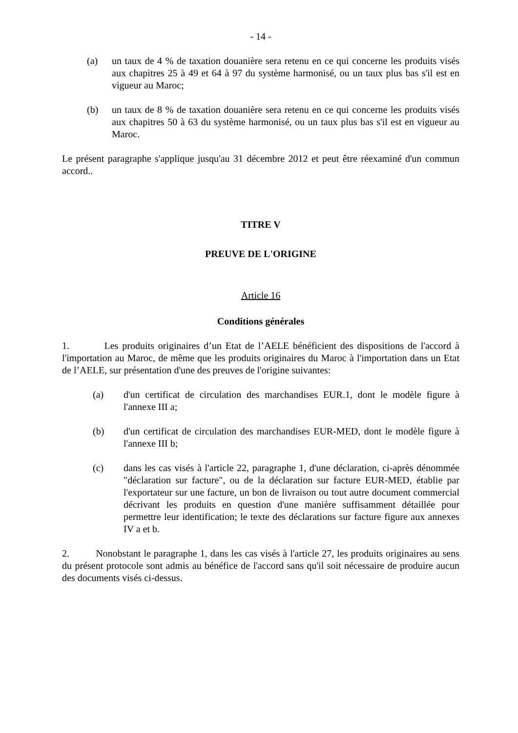- 14 -
(a) un taux de 4 % de taxation douanière sera retenu en ce qui concerne les produits visés aux chapitres 25 à 49 et 64 à 97 du système harmonisé, ou un taux plus bas s'il est en vigueur au Maroc;
(b) un taux de 8 % de taxation douanière sera retenu en ce qui concerne les produits visés aux chapitres 50 à 63 du système harmonisé, ou un taux plus bas s'il est en vigueur au Maroc.
Le présent paragraphe s'applique jusqu'au 31 décembre 2012 et peut être réexaminé d'un commun accord..
TITRE V
PREUVE DE L'ORIGINE
Article 16
Conditions générales
1. Les produits originaires d’un Etat de l’AELE bénéficient des dispositions de l'accord à l'importation au Maroc, de même que les produits originaires du Maroc à l'importation dans un Etat de l’AELE, sur présentation d'une des preuves de l'origine suivantes:
(a) d'un certificat de circulation des marchandises EUR.1, dont le modèle figure à l'annexe III a;
(b) d'un certificat de circulation des marchandises EUR-MED, dont le modèle figure à l'annexe III b;
(c) dans les cas visés à l'article 22, paragraphe 1, d'une déclaration, ci-après dénommée "déclaration sur facture", ou de la déclaration sur facture EUR-MED, établie par l'exportateur sur une facture, un bon de livraison ou tout autre document commercial décrivant les produits en question d'une manière suffisamment détaillée pour permettre leur identification; le texte des déclarations sur facture figure aux annexes IV a et b.
2. Nonobstant le paragraphe 1, dans les cas visés à l'article 27, les produits originaires au sens du présent protocole sont admis au bénéfice de l'accord sans qu'il soit nécessaire de produire aucun des documents visés ci-dessus.